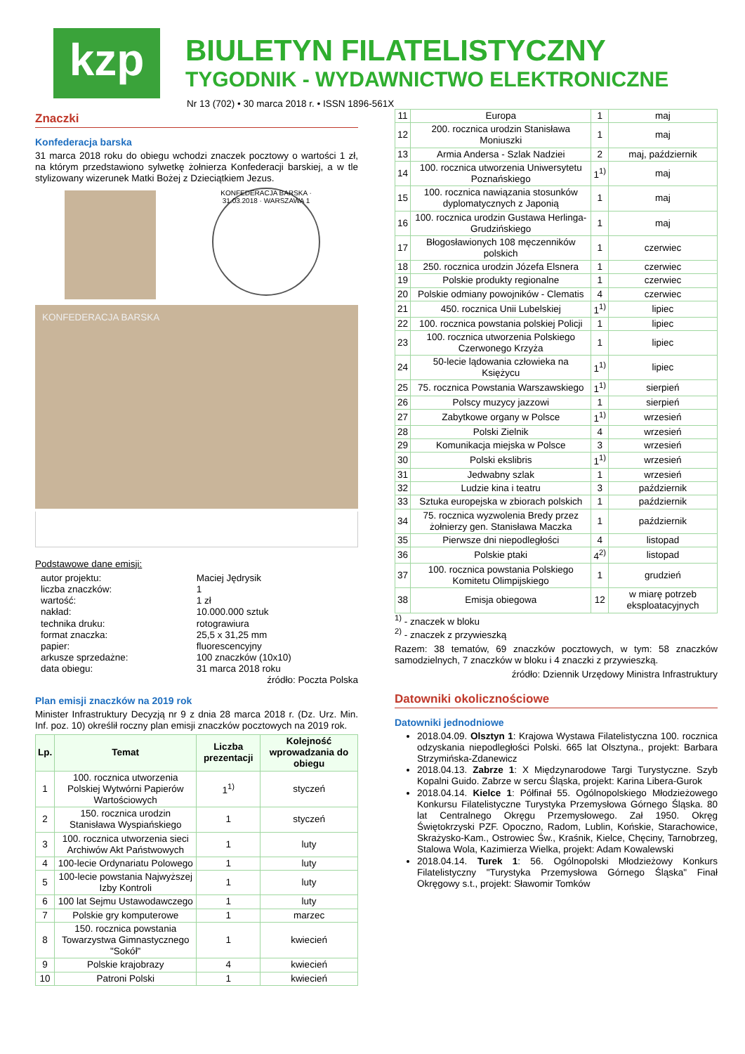kzp
BIULETYN FILATELISTYCZNY
TYGODNIK - WYDAWNICTWO ELEKTRONICZNE
Nr 13 (702) • 30 marca 2018 r. • ISSN 1896-561X
Znaczki
Konfederacja barska
31 marca 2018 roku do obiegu wchodzi znaczek pocztowy o wartości 1 zł, na którym przedstawiono sylwetkę żołnierza Konfederacji barskiej, a w tle stylizowany wizerunek Matki Bożej z Dzieciątkiem Jezus.
KONFEDERACJA BARSKA · 31.03.2018 · WARSZAWA 1
KONFEDERACJA BARSKA
Podstawowe dane emisji:
| autor projektu: | Maciej Jędrysik |
| liczba znaczków: | 1 |
| wartość: | 1 zł |
| nakład: | 10.000.000 sztuk |
| technika druku: | rotograwiura |
| format znaczka: | 25,5 x 31,25 mm |
| papier: | fluorescencyjny |
| arkusze sprzedażne: | 100 znaczków (10x10) |
| data obiegu: | 31 marca 2018 roku |
źródło: Poczta Polska
Plan emisji znaczków na 2019 rok
Minister Infrastruktury Decyzją nr 9 z dnia 28 marca 2018 r. (Dz. Urz. Min. Inf. poz. 10) określił roczny plan emisji znaczków pocztowych na 2019 rok.
| Lp. | Temat | Liczba prezentacji | Kolejność wprowadzania do obiegu |
| --- | --- | --- | --- |
| 1 | 100. rocznica utworzenia Polskiej Wytwórni Papierów Wartościowych | 1<sup>1)</sup> | styczeń |
| 2 | 150. rocznica urodzin Stanisława Wyspiańskiego | 1 | styczeń |
| 3 | 100. rocznica utworzenia sieci Archiwów Akt Państwowych | 1 | luty |
| 4 | 100-lecie Ordynariatu Polowego | 1 | luty |
| 5 | 100-lecie powstania Najwyższej Izby Kontroli | 1 | luty |
| 6 | 100 lat Sejmu Ustawodawczego | 1 | luty |
| 7 | Polskie gry komputerowe | 1 | marzec |
| 8 | 150. rocznica powstania Towarzystwa Gimnastycznego "Sokół" | 1 | kwiecień |
| 9 | Polskie krajobrazy | 4 | kwiecień |
| 10 | Patroni Polski | 1 | kwiecień |
| 11 | Europa | 1 | maj |
| 12 | 200. rocznica urodzin Stanisława Moniuszki | 1 | maj |
| 13 | Armia Andersa - Szlak Nadziei | 2 | maj, październik |
| 14 | 100. rocznica utworzenia Uniwersytetu Poznańskiego | 1<sup>1)</sup> | maj |
| 15 | 100. rocznica nawiązania stosunków dyplomatycznych z Japonią | 1 | maj |
| 16 | 100. rocznica urodzin Gustawa Herlinga- Grudzińskiego | 1 | maj |
| 17 | Błogosławionych 108 męczenników polskich | 1 | czerwiec |
| 18 | 250. rocznica urodzin Józefa Elsnera | 1 | czerwiec |
| 19 | Polskie produkty regionalne | 1 | czerwiec |
| 20 | Polskie odmiany powojników - Clematis | 4 | czerwiec |
| 21 | 450. rocznica Unii Lubelskiej | 1<sup>1)</sup> | lipiec |
| 22 | 100. rocznica powstania polskiej Policji | 1 | lipiec |
| 23 | 100. rocznica utworzenia Polskiego Czerwonego Krzyża | 1 | lipiec |
| 24 | 50-lecie lądowania człowieka na Księżycu | 1<sup>1)</sup> | lipiec |
| 25 | 75. rocznica Powstania Warszawskiego | 1<sup>1)</sup> | sierpień |
| 26 | Polscy muzycy jazzowi | 1 | sierpień |
| 27 | Zabytkowe organy w Polsce | 1<sup>1)</sup> | wrzesień |
| 28 | Polski Zielnik | 4 | wrzesień |
| 29 | Komunikacja miejska w Polsce | 3 | wrzesień |
| 30 | Polski ekslibris | 1<sup>1)</sup> | wrzesień |
| 31 | Jedwabny szlak | 1 | wrzesień |
| 32 | Ludzie kina i teatru | 3 | październik |
| 33 | Sztuka europejska w zbiorach polskich | 1 | październik |
| 34 | 75. rocznica wyzwolenia Bredy przez żołnierzy gen. Stanisława Maczka | 1 | październik |
| 35 | Pierwsze dni niepodległości | 4 | listopad |
| 36 | Polskie ptaki | 4<sup>2)</sup> | listopad |
| 37 | 100. rocznica powstania Polskiego Komitetu Olimpijskiego | 1 | grudzień |
| 38 | Emisja obiegowa | 12 | w miarę potrzeb eksploatacyjnych |
<sup>1)</sup> - znaczek w bloku
<sup>2)</sup> - znaczek z przywieszką
Razem: 38 tematów, 69 znaczków pocztowych, w tym: 58 znaczków samodzielnych, 7 znaczków w bloku i 4 znaczki z przywieszką.
źródło: Dziennik Urzędowy Ministra Infrastruktury
Datowniki okolicznościowe
Datowniki jednodniowe
2018.04.09. Olsztyn 1: Krajowa Wystawa Filatelistyczna 100. rocznica odzyskania niepodległości Polski. 665 lat Olsztyna., projekt: Barbara Strzymińska-Zdanewicz
2018.04.13. Zabrze 1: X Międzynarodowe Targi Turystyczne. Szyb Kopalni Guido. Zabrze w sercu Śląska, projekt: Karina Libera-Gurok
2018.04.14. Kielce 1: Półfinał 55. Ogólnopolskiego Młodzieżowego Konkursu Filatelistyczne Turystyka Przemysłowa Górnego Śląska. 80 lat Centralnego Okręgu Przemysłowego. Zał 1950. Okręg Świętokrzyski PZF. Opoczno, Radom, Lublin, Końskie, Starachowice, Skrażysko-Kam., Ostrowiec Św., Kraśnik, Kielce, Chęciny, Tarnobrzeg, Stalowa Wola, Kazimierza Wielka, projekt: Adam Kowalewski
2018.04.14. Turek 1: 56. Ogólnopolski Młodzieżowy Konkurs Filatelistyczny "Turystyka Przemysłowa Górnego Śląska" Finał Okręgowy s.t., projekt: Sławomir Tomków